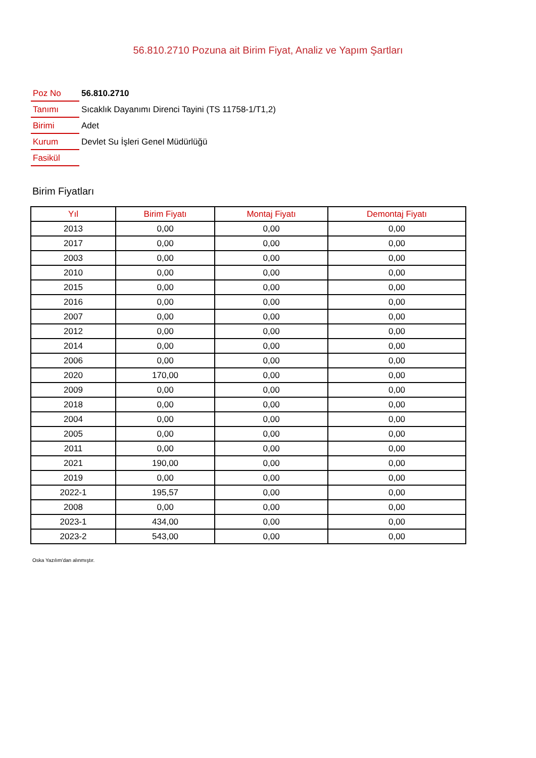56.810.2710 Pozuna ait Birim Fiyat, Analiz ve Yapım Şartları
| Poz No | 56.810.2710 |
| Tanımı | Sıcaklık Dayanımı Direnci Tayini (TS 11758-1/T1,2) |
| Birimi | Adet |
| Kurum | Devlet Su İşleri Genel Müdürlüğü |
| Fasikül | |
Birim Fiyatları
| Yıl | Birim Fiyatı | Montaj Fiyatı | Demontaj Fiyatı |
| --- | --- | --- | --- |
| 2013 | 0,00 | 0,00 | 0,00 |
| 2017 | 0,00 | 0,00 | 0,00 |
| 2003 | 0,00 | 0,00 | 0,00 |
| 2010 | 0,00 | 0,00 | 0,00 |
| 2015 | 0,00 | 0,00 | 0,00 |
| 2016 | 0,00 | 0,00 | 0,00 |
| 2007 | 0,00 | 0,00 | 0,00 |
| 2012 | 0,00 | 0,00 | 0,00 |
| 2014 | 0,00 | 0,00 | 0,00 |
| 2006 | 0,00 | 0,00 | 0,00 |
| 2020 | 170,00 | 0,00 | 0,00 |
| 2009 | 0,00 | 0,00 | 0,00 |
| 2018 | 0,00 | 0,00 | 0,00 |
| 2004 | 0,00 | 0,00 | 0,00 |
| 2005 | 0,00 | 0,00 | 0,00 |
| 2011 | 0,00 | 0,00 | 0,00 |
| 2021 | 190,00 | 0,00 | 0,00 |
| 2019 | 0,00 | 0,00 | 0,00 |
| 2022-1 | 195,57 | 0,00 | 0,00 |
| 2008 | 0,00 | 0,00 | 0,00 |
| 2023-1 | 434,00 | 0,00 | 0,00 |
| 2023-2 | 543,00 | 0,00 | 0,00 |
Oska Yazılım'dan alınmıştır.